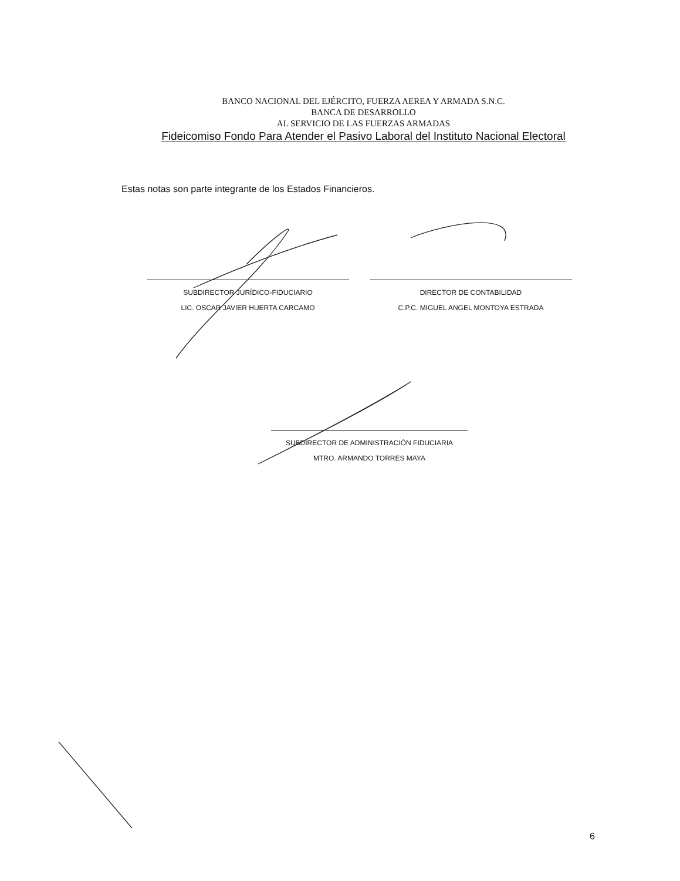BANCO NACIONAL DEL EJÉRCITO, FUERZA AEREA Y ARMADA S.N.C.
BANCA DE DESARROLLO
AL SERVICIO DE LAS FUERZAS ARMADAS
Fideicomiso Fondo Para Atender el Pasivo Laboral del Instituto Nacional Electoral
Estas notas son parte integrante de los Estados Financieros.
SUBDIRECTOR JURÍDICO-FIDUCIARIO
LIC. OSCAR JAVIER HUERTA CARCAMO
DIRECTOR DE CONTABILIDAD
C.P.C. MIGUEL ANGEL MONTOYA ESTRADA
SUBDIRECTOR DE ADMINISTRACIÓN FIDUCIARIA
MTRO. ARMANDO TORRES MAYA
6